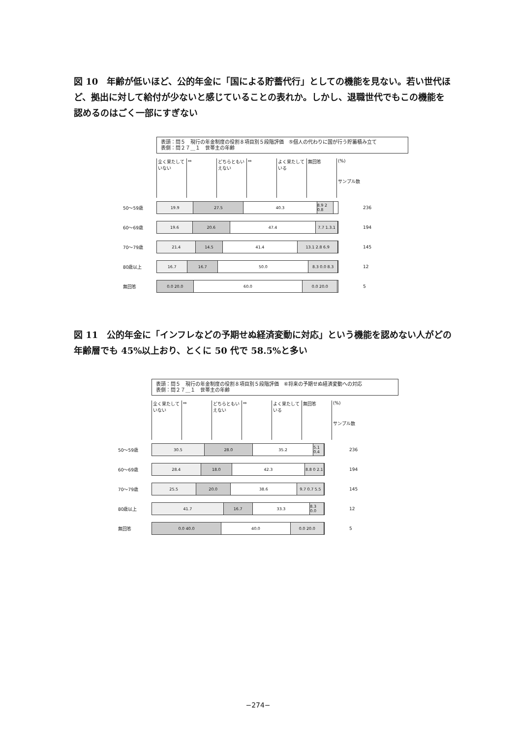図 10　年齢が低いほど、公的年金に「国による貯蓄代行」としての機能を見ない。若い世代ほど、拠出に対して給付が少ないと感じていることの表れか。しかし、退職世代でもこの機能を認めるのはごく一部にすぎない
表頭：問５　現行の年金制度の役割８項目別５段階評価　⑤個人の代わりに国が行う貯蓄積み立て
表側：問２７＿１　世帯主の年齢
全く果たしていない
⇔ どちらともいえない
⇔ よく果たしている
無回答 (%)
サンプル数
50～59歳
19.9 27.5 40.3 8.9 2 0.8
236
60～69歳
19.6 20.6 47.4 7.7 1.3.1
194
70～79歳
21.4 14.5 41.4 13.1 2.8 6.9
145
80歳以上
16.7 16.7 50.0 8.3 0.0 8.3
12
無回答
0.0 20.0 60.0 0.0 20.0
5
図 11　公的年金に「インフレなどの予期せぬ経済変動に対応」という機能を認めない人がどの年齢層でも 45%以上おり、とくに 50 代で 58.5%と多い
表頭：問５　現行の年金制度の役割８項目別５段階評価　⑥将来の予期せぬ経済変動への対応
表側：問２７＿１　世帯主の年齢
全く果たしていない
⇔ どちらともいえない
⇔ よく果たしている
無回答 (%)
サンプル数
50～59歳
30.5 28.0 35.2 5.1 0.4
236
60～69歳
28.4 18.0 42.3 8.8 0 2.1
194
70～79歳
25.5 20.0 38.6 9.7 0.7 5.5
145
80歳以上
41.7 16.7 33.3 8.3 0.0
12
無回答
0.0 40.0 40.0 0.0 20.0
5
−274−